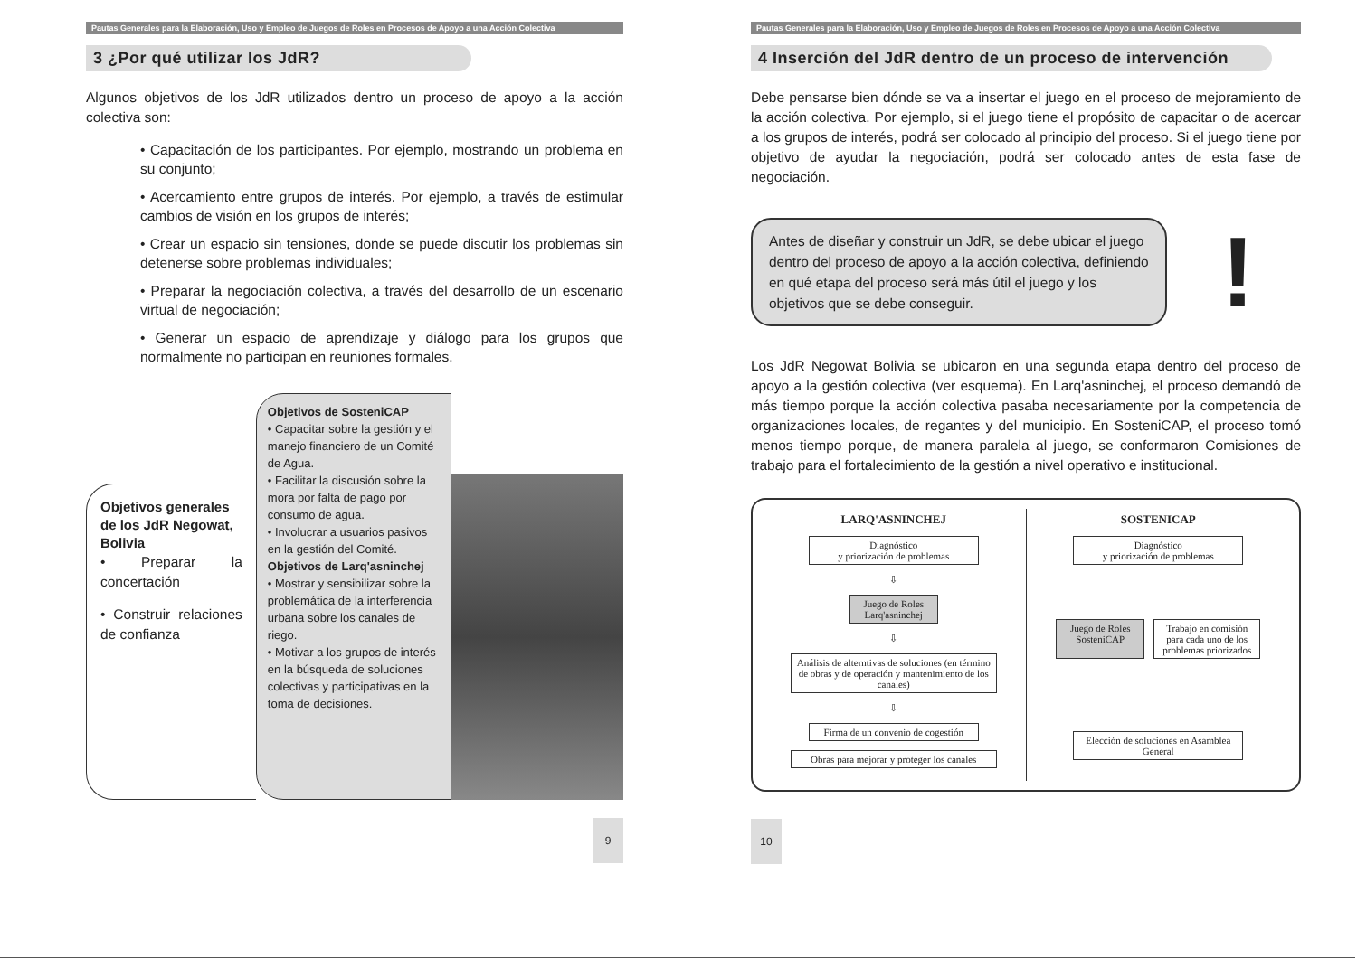Pautas Generales para la Elaboración, Uso y Empleo de Juegos de Roles en Procesos de Apoyo a una Acción Colectiva
3 ¿Por qué utilizar los JdR?
Algunos objetivos de los JdR utilizados dentro un proceso de apoyo a la acción colectiva son:
• Capacitación de los participantes. Por ejemplo, mostrando un problema en su conjunto;
• Acercamiento entre grupos de interés. Por ejemplo, a través de estimular cambios de visión en los grupos de interés;
• Crear un espacio sin tensiones, donde se puede discutir los problemas sin detenerse sobre problemas individuales;
• Preparar la negociación colectiva, a través del desarrollo de un escenario virtual de negociación;
• Generar un espacio de aprendizaje y diálogo para los grupos que normalmente no participan en reuniones formales.
Objetivos generales de los JdR Negowat, Bolivia
• Preparar la concertación
• Construir relaciones de confianza
Objetivos de SosteniCAP
• Capacitar sobre la gestión y el manejo financiero de un Comité de Agua.
• Facilitar la discusión sobre la mora por falta de pago por consumo de agua.
• Involucrar a usuarios pasivos en la gestión del Comité.
Objetivos de Larq'asninchej
• Mostrar y sensibilizar sobre la problemática de la interferencia urbana sobre los canales de riego.
• Motivar a los grupos de interés en la búsqueda de soluciones colectivas y participativas en la toma de decisiones.
9
Pautas Generales para la Elaboración, Uso y Empleo de Juegos de Roles en Procesos de Apoyo a una Acción Colectiva
4 Inserción del JdR dentro de un proceso de intervención
Debe pensarse bien dónde se va a insertar el juego en el proceso de mejoramiento de la acción colectiva. Por ejemplo, si el juego tiene el propósito de capacitar o de acercar a los grupos de interés, podrá ser colocado al principio del proceso. Si el juego tiene por objetivo de ayudar la negociación, podrá ser colocado antes de esta fase de negociación.
Antes de diseñar y construir un JdR, se debe ubicar el juego dentro del proceso de apoyo a la acción colectiva, definiendo en qué etapa del proceso será más útil el juego y los objetivos que se debe conseguir.
!
Los JdR Negowat Bolivia se ubicaron en una segunda etapa dentro del proceso de apoyo a la gestión colectiva (ver esquema). En Larq'asninchej, el proceso demandó de más tiempo porque la acción colectiva pasaba necesariamente por la competencia de organizaciones locales, de regantes y del municipio. En SosteniCAP, el proceso tomó menos tiempo porque, de manera paralela al juego, se conformaron Comisiones de trabajo para el fortalecimiento de la gestión a nivel operativo e institucional.
LARQ'ASNINCHEJ
Diagnóstico
y priorización de problemas
⇩
Juego de Roles Larq'asninchej
⇩
Análisis de alterntivas de soluciones (en término de obras y de operación y mantenimiento de los canales)
⇩
Firma de un convenio de cogestión
Obras para mejorar y proteger los canales
SOSTENICAP
Diagnóstico
y priorización de problemas
Juego de Roles SosteniCAP
Trabajo en comisión para cada uno de los problemas priorizados
Elección de soluciones en Asamblea General
10